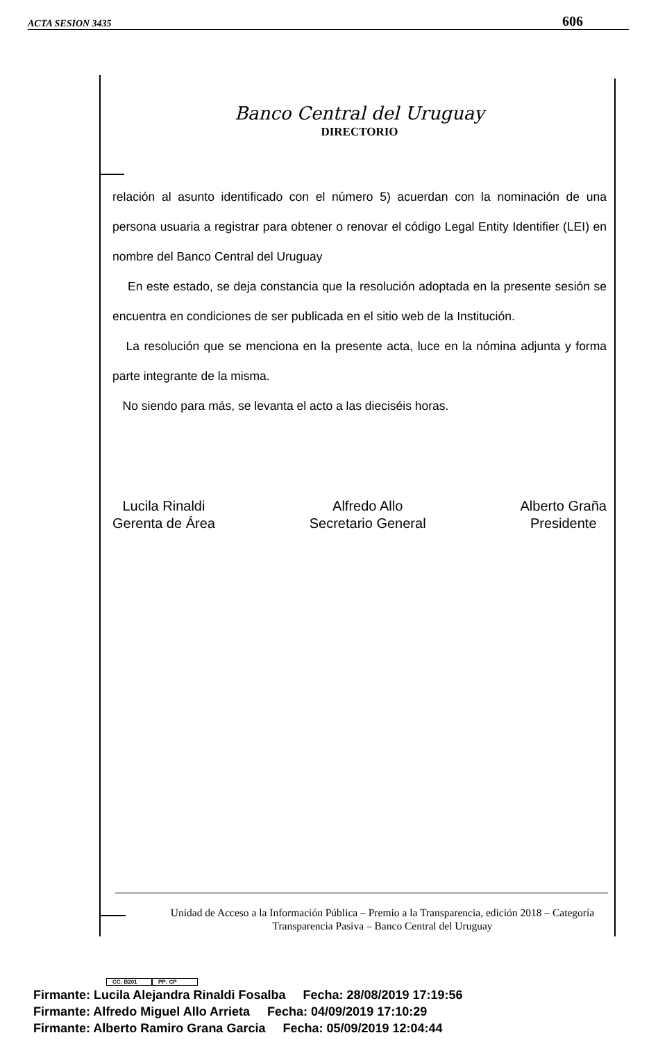ACTA SESION 3435 606
Banco Central del Uruguay
DIRECTORIO
relación al asunto identificado con el número 5) acuerdan con la nominación de una persona usuaria a registrar para obtener o renovar el código Legal Entity Identifier (LEI) en nombre del Banco Central del Uruguay
En este estado, se deja constancia que la resolución adoptada en la presente sesión se encuentra en condiciones de ser publicada en el sitio web de la Institución.
La resolución que se menciona en la presente acta, luce en la nómina adjunta y forma parte integrante de la misma.
No siendo para más, se levanta el acto a las dieciséis horas.
Lucila Rinaldi
Gerenta de Área
Alfredo Allo
Secretario General
Alberto Graña
Presidente
Unidad de Acceso a la Información Pública – Premio a la Transparencia, edición 2018 – Categoría Transparencia Pasiva – Banco Central del Uruguay
CC: B201 PP: CP
Firmante: Lucila Alejandra Rinaldi Fosalba Fecha: 28/08/2019 17:19:56
Firmante: Alfredo Miguel Allo Arrieta Fecha: 04/09/2019 17:10:29
Firmante: Alberto Ramiro Grana Garcia Fecha: 05/09/2019 12:04:44